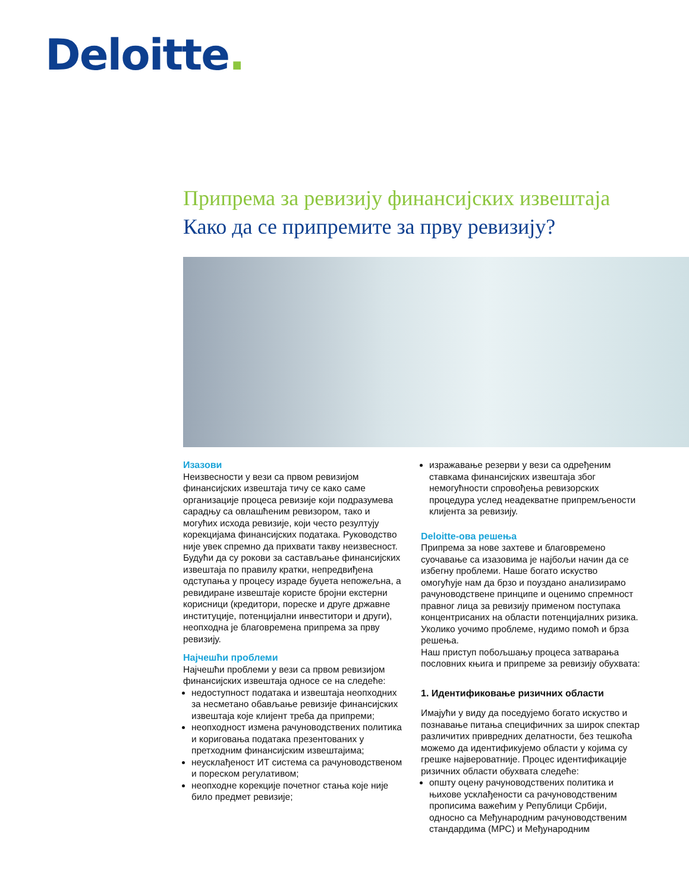Deloitte.
Припрема за ревизију финансијских извештаја
Како да се припремите за прву ревизију?
Изазови
Неизвесности у вези са првом ревизијом финансијских извештаја тичу се како саме организације процеса ревизије који подразумева сарадњу са овлашћеним ревизором, тако и могућих исхода ревизије, који често резултују корекцијама финансијских података. Руководство није увек спремно да прихвати такву неизвесност. Будући да су рокови за састављање финансијских извештаја по правилу кратки, непредвиђена одступања у процесу израде буџета непожељна, а ревидиране извештаје користе бројни екстерни корисници (кредитори, пореске и друге државне институције, потенцијални инвеститори и други), неопходна је благовремена припрема за прву ревизију.
Најчешћи проблеми
Најчешћи проблеми у вези са првом ревизијом финансијских извештаја односе се на следеће:
недоступност података и извештаја неопходних за несметано обављање ревизије финансијских извештаја које клијент треба да припреми;
неопходност измена рачуноводствених политика и кориговања података презентованих у претходним финансијским извештајима;
неусклађеност ИТ система са рачуноводственом и пореском регулативом;
неопходне корекције почетног стања које није било предмет ревизије;
изражавање резерви у вези са одређеним ставкама финансијских извештаја због немогућности спровођења ревизорских процедура услед неадекватне припремљености клијента за ревизију.
Deloitte-ова решења
Припрема за нове захтеве и благовремено суочавање са изазовима је најбољи начин да се избегну проблеми. Наше богато искуство омогућује нам да брзо и поуздано анализирамо рачуноводствене принципе и оценимо спремност правног лица за ревизију применом поступака концентрисаних на области потенцијалних ризика. Уколико уочимо проблеме, нудимо помоћ и брза решења.
Наш приступ побољшању процеса затварања пословних књига и припреме за ревизију обухвата:
1. Идентификовање ризичних области
Имајући у виду да поседујемо богато искуство и познавање питања специфичних за широк спектар различитих привредних делатности, без тешкоћа можемо да идентификујемо области у којима су грешке највероватније. Процес идентификације ризичних области обухвата следеће:
општу оцену рачуноводствених политика и њихове усклађености са рачуноводственим прописима важећим у Републици Србији, односно са Међународним рачуноводственим стандардима (МРС) и Међународним